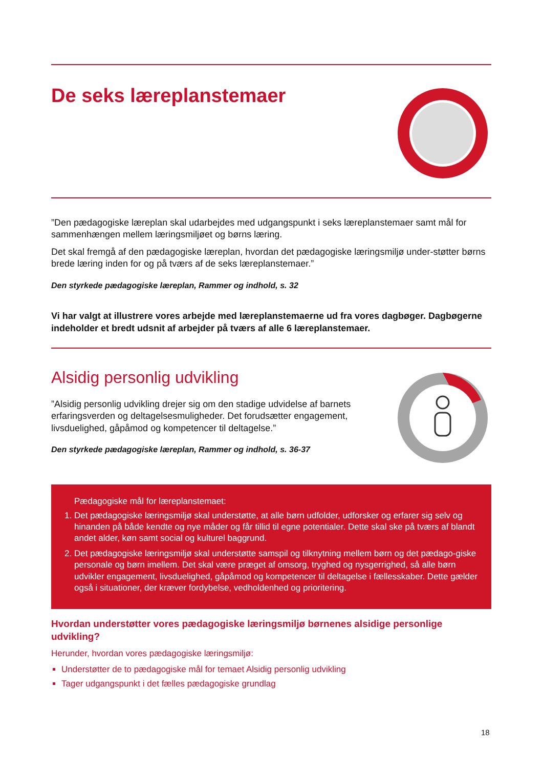De seks læreplanstemaer
”Den pædagogiske læreplan skal udarbejdes med udgangspunkt i seks læreplanstemaer samt mål for sammenhængen mellem læringsmiljøet og børns læring.
Det skal fremgå af den pædagogiske læreplan, hvordan det pædagogiske læringsmiljø under-støtter børns brede læring inden for og på tværs af de seks læreplanstemaer.”
Den styrkede pædagogiske læreplan, Rammer og indhold, s. 32
Vi har valgt at illustrere vores arbejde med læreplanstemaerne ud fra vores dagbøger. Dagbøgerne indeholder et bredt udsnit af arbejder på tværs af alle 6 læreplanstemaer.
Alsidig personlig udvikling
”Alsidig personlig udvikling drejer sig om den stadige udvidelse af barnets erfaringsverden og deltagelsesmuligheder. Det forudsætter engagement, livsduelighed, gåpåmod og kompetencer til deltagelse.”
Den styrkede pædagogiske læreplan, Rammer og indhold, s. 36-37
Pædagogiske mål for læreplanstemaet:
1. Det pædagogiske læringsmiljø skal understøtte, at alle børn udfolder, udforsker og erfarer sig selv og hinanden på både kendte og nye måder og får tillid til egne potentialer. Dette skal ske på tværs af blandt andet alder, køn samt social og kulturel baggrund.
2. Det pædagogiske læringsmiljø skal understøtte samspil og tilknytning mellem børn og det pædago-giske personale og børn imellem. Det skal være præget af omsorg, tryghed og nysgerrighed, så alle børn udvikler engagement, livsduelighed, gåpåmod og kompetencer til deltagelse i fællesskaber. Dette gælder også i situationer, der kræver fordybelse, vedholdenhed og prioritering.
Hvordan understøtter vores pædagogiske læringsmiljø børnenes alsidige personlige udvikling?
Herunder, hvordan vores pædagogiske læringsmiljø:
Understøtter de to pædagogiske mål for temaet Alsidig personlig udvikling
Tager udgangspunkt i det fælles pædagogiske grundlag
18